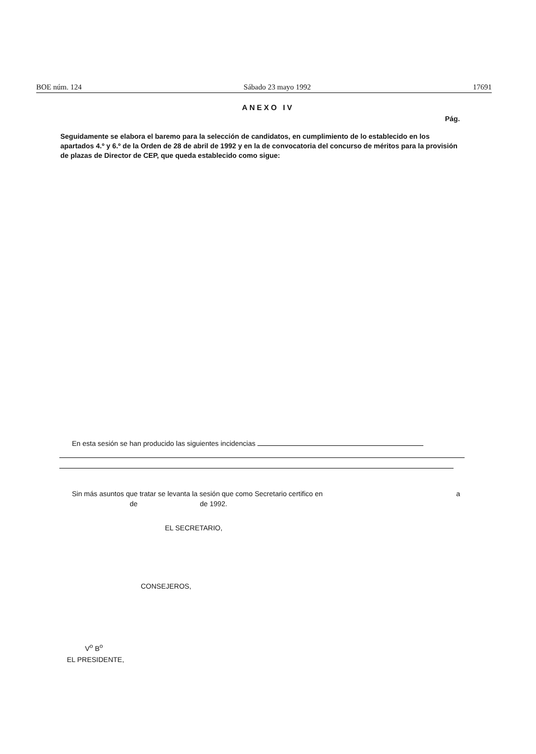BOE núm. 124 Sábado 23 mayo 1992 17691
ANEXO IV
Pág.
Seguidamente se elabora el baremo para la selección de candidatos, en cumplimiento de lo establecido en los apartados 4.º y 6.º de la Orden de 28 de abril de 1992 y en la de convocatoria del concurso de méritos para la provisión de plazas de Director de CEP, que queda establecido como sigue:
En esta sesión se han producido las siguientes incidencias
Sin más asuntos que tratar se levanta la sesión que como Secretario certifico en a
de de 1992.
EL SECRETARIO,
CONSEJEROS,
V<sup>o</sup> B<sup>o</sup>
EL PRESIDENTE,